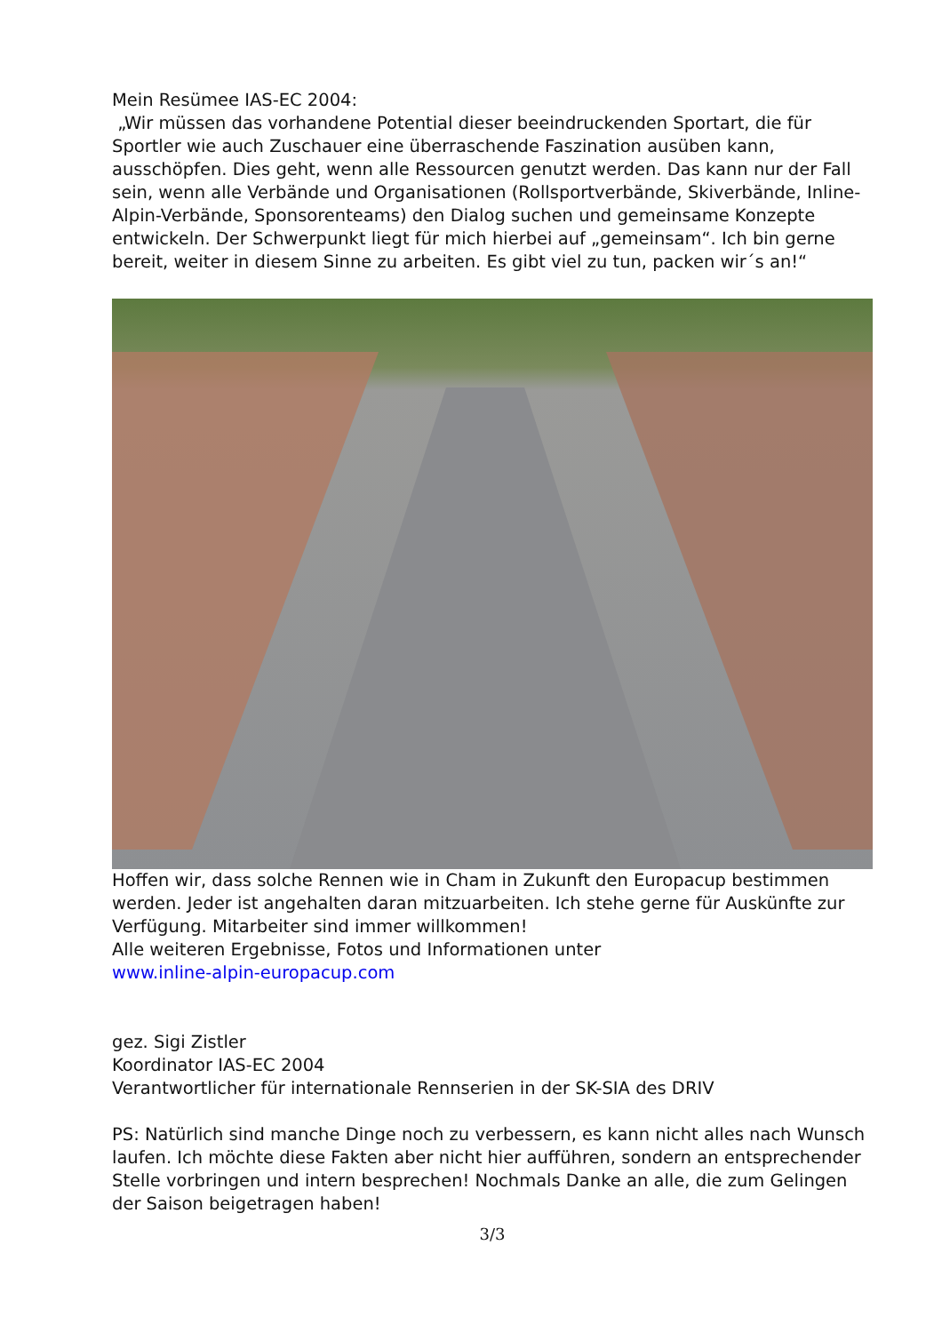Mein Resümee IAS-EC 2004:
„Wir müssen das vorhandene Potential dieser beeindruckenden Sportart, die für Sportler wie auch Zuschauer eine überraschende Faszination ausüben kann, ausschöpfen. Dies geht, wenn alle Ressourcen genutzt werden. Das kann nur der Fall sein, wenn alle Verbände und Organisationen (Rollsportverbände, Skiverbände, Inline-Alpin-Verbände, Sponsorenteams) den Dialog suchen und gemeinsame Konzepte entwickeln. Der Schwerpunkt liegt für mich hierbei auf „gemeinsam“. Ich bin gerne bereit, weiter in diesem Sinne zu arbeiten. Es gibt viel zu tun, packen wir´s an!“
Hoffen wir, dass solche Rennen wie in Cham in Zukunft den Europacup bestimmen werden. Jeder ist angehalten daran mitzuarbeiten. Ich stehe gerne für Auskünfte zur Verfügung. Mitarbeiter sind immer willkommen!
Alle weiteren Ergebnisse, Fotos und Informationen unter
www.inline-alpin-europacup.com
gez. Sigi Zistler
Koordinator IAS-EC 2004
Verantwortlicher für internationale Rennserien in der SK-SIA des DRIV
PS: Natürlich sind manche Dinge noch zu verbessern, es kann nicht alles nach Wunsch laufen. Ich möchte diese Fakten aber nicht hier aufführen, sondern an entsprechender Stelle vorbringen und intern besprechen! Nochmals Danke an alle, die zum Gelingen der Saison beigetragen haben!
3/3